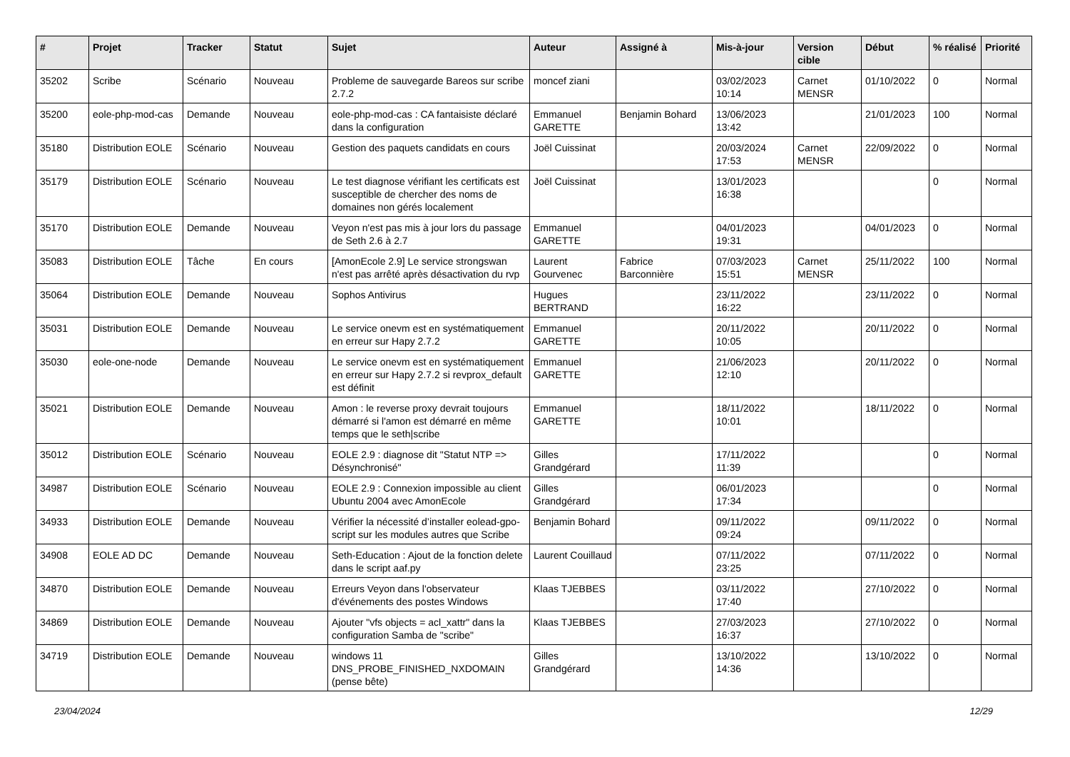| # | Projet | Tracker | Statut | Sujet | Auteur | Assigné à | Mis-à-jour | Version cible | Début | % réalisé | Priorité |
| --- | --- | --- | --- | --- | --- | --- | --- | --- | --- | --- | --- |
| 35202 | Scribe | Scénario | Nouveau | Probleme de sauvegarde Bareos sur scribe 2.7.2 | moncef ziani | | 03/02/2023 10:14 | Carnet MENSR | 01/10/2022 | 0 | Normal |
| 35200 | eole-php-mod-cas | Demande | Nouveau | eole-php-mod-cas : CA fantaisiste déclaré dans la configuration | Emmanuel GARETTE | Benjamin Bohard | 13/06/2023 13:42 | | 21/01/2023 | 100 | Normal |
| 35180 | Distribution EOLE | Scénario | Nouveau | Gestion des paquets candidats en cours | Joël Cuissinat | | 20/03/2024 17:53 | Carnet MENSR | 22/09/2022 | 0 | Normal |
| 35179 | Distribution EOLE | Scénario | Nouveau | Le test diagnose vérifiant les certificats est susceptible de chercher des noms de domaines non gérés localement | Joël Cuissinat | | 13/01/2023 16:38 | | | 0 | Normal |
| 35170 | Distribution EOLE | Demande | Nouveau | Veyon n'est pas mis à jour lors du passage de Seth 2.6 à 2.7 | Emmanuel GARETTE | | 04/01/2023 19:31 | | 04/01/2023 | 0 | Normal |
| 35083 | Distribution EOLE | Tâche | En cours | [AmonEcole 2.9] Le service strongswan n'est pas arrêté après désactivation du rvp | Laurent Gourvenec | Fabrice Barconnière | 07/03/2023 15:51 | Carnet MENSR | 25/11/2022 | 100 | Normal |
| 35064 | Distribution EOLE | Demande | Nouveau | Sophos Antivirus | Hugues BERTRAND | | 23/11/2022 16:22 | | 23/11/2022 | 0 | Normal |
| 35031 | Distribution EOLE | Demande | Nouveau | Le service onevm est en systématiquement en erreur sur Hapy 2.7.2 | Emmanuel GARETTE | | 20/11/2022 10:05 | | 20/11/2022 | 0 | Normal |
| 35030 | eole-one-node | Demande | Nouveau | Le service onevm est en systématiquement en erreur sur Hapy 2.7.2 si revprox_default est définit | Emmanuel GARETTE | | 21/06/2023 12:10 | | 20/11/2022 | 0 | Normal |
| 35021 | Distribution EOLE | Demande | Nouveau | Amon : le reverse proxy devrait toujours démarré si l'amon est démarré en même temps que le seth/scribe | Emmanuel GARETTE | | 18/11/2022 10:01 | | 18/11/2022 | 0 | Normal |
| 35012 | Distribution EOLE | Scénario | Nouveau | EOLE 2.9 : diagnose dit "Statut NTP => Désynchronisé" | Gilles Grandgérard | | 17/11/2022 11:39 | | | 0 | Normal |
| 34987 | Distribution EOLE | Scénario | Nouveau | EOLE 2.9 : Connexion impossible au client Ubuntu 2004 avec AmonEcole | Gilles Grandgérard | | 06/01/2023 17:34 | | | 0 | Normal |
| 34933 | Distribution EOLE | Demande | Nouveau | Vérifier la nécessité d’installer eolead-gpo-script sur les modules autres que Scribe | Benjamin Bohard | | 09/11/2022 09:24 | | 09/11/2022 | 0 | Normal |
| 34908 | EOLE AD DC | Demande | Nouveau | Seth-Education : Ajout de la fonction delete dans le script aaf.py | Laurent Couillaud | | 07/11/2022 23:25 | | 07/11/2022 | 0 | Normal |
| 34870 | Distribution EOLE | Demande | Nouveau | Erreurs Veyon dans l'observateur d'événements des postes Windows | Klaas TJEBBES | | 03/11/2022 17:40 | | 27/10/2022 | 0 | Normal |
| 34869 | Distribution EOLE | Demande | Nouveau | Ajouter "vfs objects = acl_xattr" dans la configuration Samba de "scribe" | Klaas TJEBBES | | 27/03/2023 16:37 | | 27/10/2022 | 0 | Normal |
| 34719 | Distribution EOLE | Demande | Nouveau | windows 11 DNS_PROBE_FINISHED_NXDOMAIN (pense bête) | Gilles Grandgérard | | 13/10/2022 14:36 | | 13/10/2022 | 0 | Normal |
23/04/2024 12/29